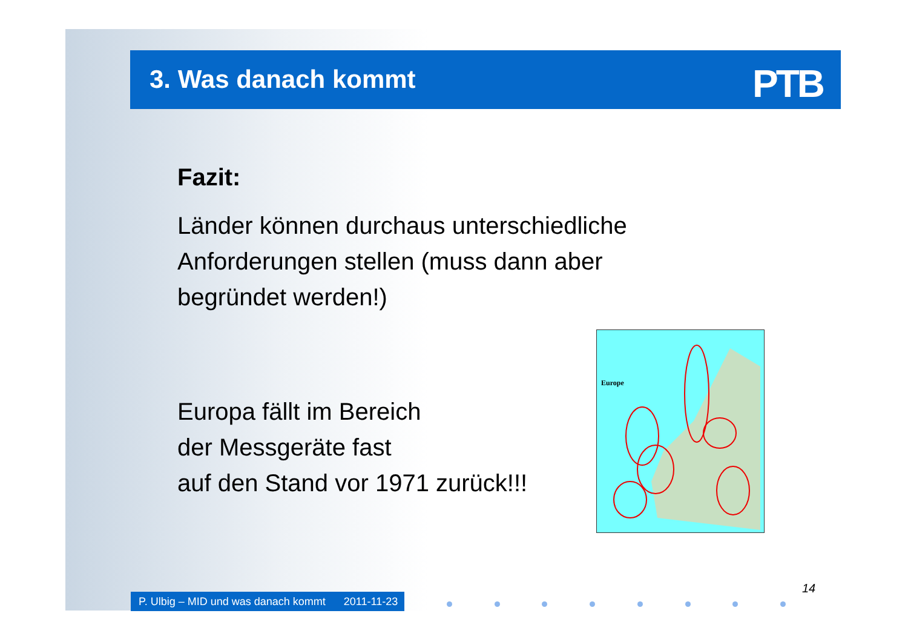3. Was danach kommt
PTB
Fazit:
Länder können durchaus unterschiedliche Anforderungen stellen (muss dann aber begründet werden!)
Europa fällt im Bereich
der Messgeräte fast
auf den Stand vor 1971 zurück!!!
Europe
P. Ulbig – MID und was danach kommt 2011-11-23
14